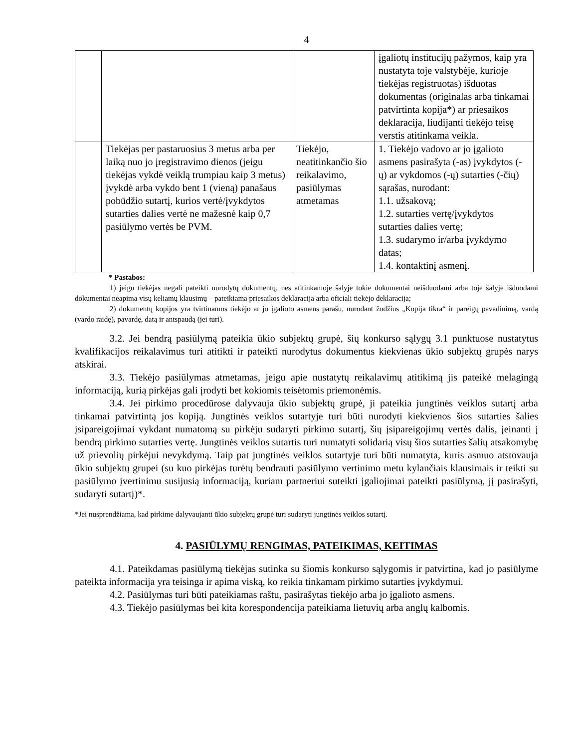4
| | | | įgaliotų institucijų pažymos, kaip yra nustatyta toje valstybėje, kurioje tiekėjas registruotas) išduotas dokumentas (originalas arba tinkamai patvirtinta kopija*) ar priesaikos deklaracija, liudijanti tiekėjo teisę verstis atitinkama veikla. |
| | Tiekėjas per pastaruosius 3 metus arba per laiką nuo jo įregistravimo dienos (jeigu tiekėjas vykdė veiklą trumpiau kaip 3 metus) įvykdė arba vykdo bent 1 (vieną) panašaus pobūdžio sutartį, kurios vertė/įvykdytos sutarties dalies vertė ne mažesnė kaip 0,7 pasiūlymo vertės be PVM. | Tiekėjo, neatitinkančio šio reikalavimo, pasiūlymas atmetamas | 1. Tiekėjo vadovo ar jo įgalioto asmens pasirašyta (-as) įvykdytos (-ų) ar vykdomos (-ų) sutarties (-čių) sąrašas, nurodant: 1.1. užsakovą; 1.2. sutarties vertę/įvykdytos sutarties dalies vertę; 1.3. sudarymo ir/arba įvykdymo datas; 1.4. kontaktinį asmenį. |
* Pastabos:
1) jeigu tiekėjas negali pateikti nurodytų dokumentų, nes atitinkamoje šalyje tokie dokumentai neišduodami arba toje šalyje išduodami dokumentai neapima visų keliamų klausimų – pateikiama priesaikos deklaracija arba oficiali tiekėjo deklaracija;
2) dokumentų kopijos yra tvirtinamos tiekėjo ar jo įgalioto asmens parašu, nurodant žodžius „Kopija tikra“ ir pareigų pavadinimą, vardą (vardo raidę), pavardę, datą ir antspaudą (jei turi).
3.2. Jei bendrą pasiūlymą pateikia ūkio subjektų grupė, šių konkurso sąlygų 3.1 punktuose nustatytus kvalifikacijos reikalavimus turi atitikti ir pateikti nurodytus dokumentus kiekvienas ūkio subjektų grupės narys atskirai.
3.3. Tiekėjo pasiūlymas atmetamas, jeigu apie nustatytų reikalavimų atitikimą jis pateikė melagingą informaciją, kurią pirkėjas gali įrodyti bet kokiomis teisėtomis priemonėmis.
3.4. Jei pirkimo procedūrose dalyvauja ūkio subjektų grupė, ji pateikia jungtinės veiklos sutartį arba tinkamai patvirtintą jos kopiją. Jungtinės veiklos sutartyje turi būti nurodyti kiekvienos šios sutarties šalies įsipareigojimai vykdant numatomą su pirkėju sudaryti pirkimo sutartį, šių įsipareigojimų vertės dalis, įeinanti į bendrą pirkimo sutarties vertę. Jungtinės veiklos sutartis turi numatyti solidarią visų šios sutarties šalių atsakomybę už prievolių pirkėjui nevykdymą. Taip pat jungtinės veiklos sutartyje turi būti numatyta, kuris asmuo atstovauja ūkio subjektų grupei (su kuo pirkėjas turėtų bendrauti pasiūlymo vertinimo metu kylančiais klausimais ir teikti su pasiūlymo įvertinimu susijusią informaciją, kuriam partneriui suteikti įgaliojimai pateikti pasiūlymą, jį pasirašyti, sudaryti sutartį)*.
*Jei nusprendžiama, kad pirkime dalyvaujanti ūkio subjektų grupė turi sudaryti jungtinės veiklos sutartį.
4. PASIŪLYMŲ RENGIMAS, PATEIKIMAS, KEITIMAS
4.1. Pateikdamas pasiūlymą tiekėjas sutinka su šiomis konkurso sąlygomis ir patvirtina, kad jo pasiūlyme pateikta informacija yra teisinga ir apima viską, ko reikia tinkamam pirkimo sutarties įvykdymui.
4.2. Pasiūlymas turi būti pateikiamas raštu, pasirašytas tiekėjo arba jo įgalioto asmens.
4.3. Tiekėjo pasiūlymas bei kita korespondencija pateikiama lietuvių arba anglų kalbomis.